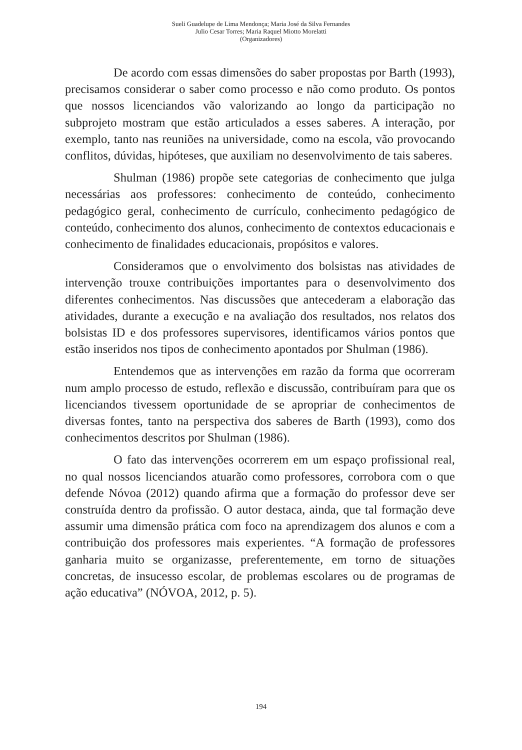Sueli Guadelupe de Lima Mendonça; Maria José da Silva Fernandes
Julio Cesar Torres; Maria Raquel Miotto Morelatti
(Organizadores)
De acordo com essas dimensões do saber propostas por Barth (1993), precisamos considerar o saber como processo e não como produto. Os pontos que nossos licenciandos vão valorizando ao longo da participação no subprojeto mostram que estão articulados a esses saberes. A interação, por exemplo, tanto nas reuniões na universidade, como na escola, vão provocando conflitos, dúvidas, hipóteses, que auxiliam no desenvolvimento de tais saberes.
Shulman (1986) propõe sete categorias de conhecimento que julga necessárias aos professores: conhecimento de conteúdo, conhecimento pedagógico geral, conhecimento de currículo, conhecimento pedagógico de conteúdo, conhecimento dos alunos, conhecimento de contextos educacionais e conhecimento de finalidades educacionais, propósitos e valores.
Consideramos que o envolvimento dos bolsistas nas atividades de intervenção trouxe contribuições importantes para o desenvolvimento dos diferentes conhecimentos. Nas discussões que antecederam a elaboração das atividades, durante a execução e na avaliação dos resultados, nos relatos dos bolsistas ID e dos professores supervisores, identificamos vários pontos que estão inseridos nos tipos de conhecimento apontados por Shulman (1986).
Entendemos que as intervenções em razão da forma que ocorreram num amplo processo de estudo, reflexão e discussão, contribuíram para que os licenciandos tivessem oportunidade de se apropriar de conhecimentos de diversas fontes, tanto na perspectiva dos saberes de Barth (1993), como dos conhecimentos descritos por Shulman (1986).
O fato das intervenções ocorrerem em um espaço profissional real, no qual nossos licenciandos atuarão como professores, corrobora com o que defende Nóvoa (2012) quando afirma que a formação do professor deve ser construída dentro da profissão. O autor destaca, ainda, que tal formação deve assumir uma dimensão prática com foco na aprendizagem dos alunos e com a contribuição dos professores mais experientes. “A formação de professores ganharia muito se organizasse, preferentemente, em torno de situações concretas, de insucesso escolar, de problemas escolares ou de programas de ação educativa” (NÓVOA, 2012, p. 5).
194